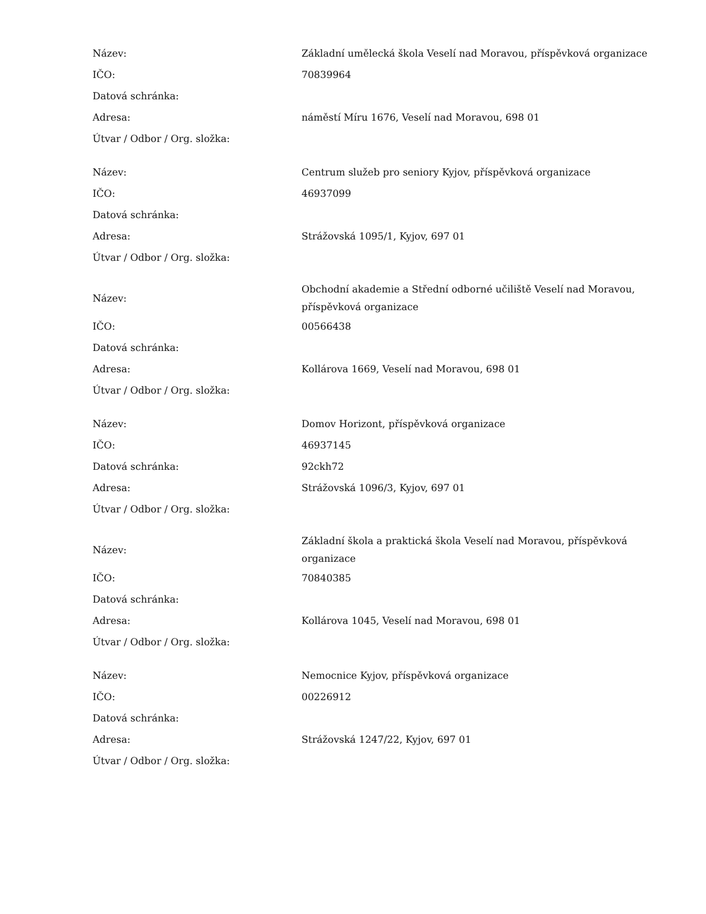| Název: | Základní umělecká škola Veselí nad Moravou, příspěvková organizace |
| IČO: | 70839964 |
| Datová schránka: | |
| Adresa: | náměstí Míru 1676, Veselí nad Moravou, 698 01 |
| Útvar / Odbor / Org. složka: | |
| Název: | Centrum služeb pro seniory Kyjov, příspěvková organizace |
| IČO: | 46937099 |
| Datová schránka: | |
| Adresa: | Strážovská 1095/1, Kyjov, 697 01 |
| Útvar / Odbor / Org. složka: | |
| Název: | Obchodní akademie a Střední odborné učiliště Veselí nad Moravou, příspěvková organizace |
| IČO: | 00566438 |
| Datová schránka: | |
| Adresa: | Kollárova 1669, Veselí nad Moravou, 698 01 |
| Útvar / Odbor / Org. složka: | |
| Název: | Domov Horizont, příspěvková organizace |
| IČO: | 46937145 |
| Datová schránka: | 92ckh72 |
| Adresa: | Strážovská 1096/3, Kyjov, 697 01 |
| Útvar / Odbor / Org. složka: | |
| Název: | Základní škola a praktická škola Veselí nad Moravou, příspěvková organizace |
| IČO: | 70840385 |
| Datová schránka: | |
| Adresa: | Kollárova 1045, Veselí nad Moravou, 698 01 |
| Útvar / Odbor / Org. složka: | |
| Název: | Nemocnice Kyjov, příspěvková organizace |
| IČO: | 00226912 |
| Datová schránka: | |
| Adresa: | Strážovská 1247/22, Kyjov, 697 01 |
| Útvar / Odbor / Org. složka: | |